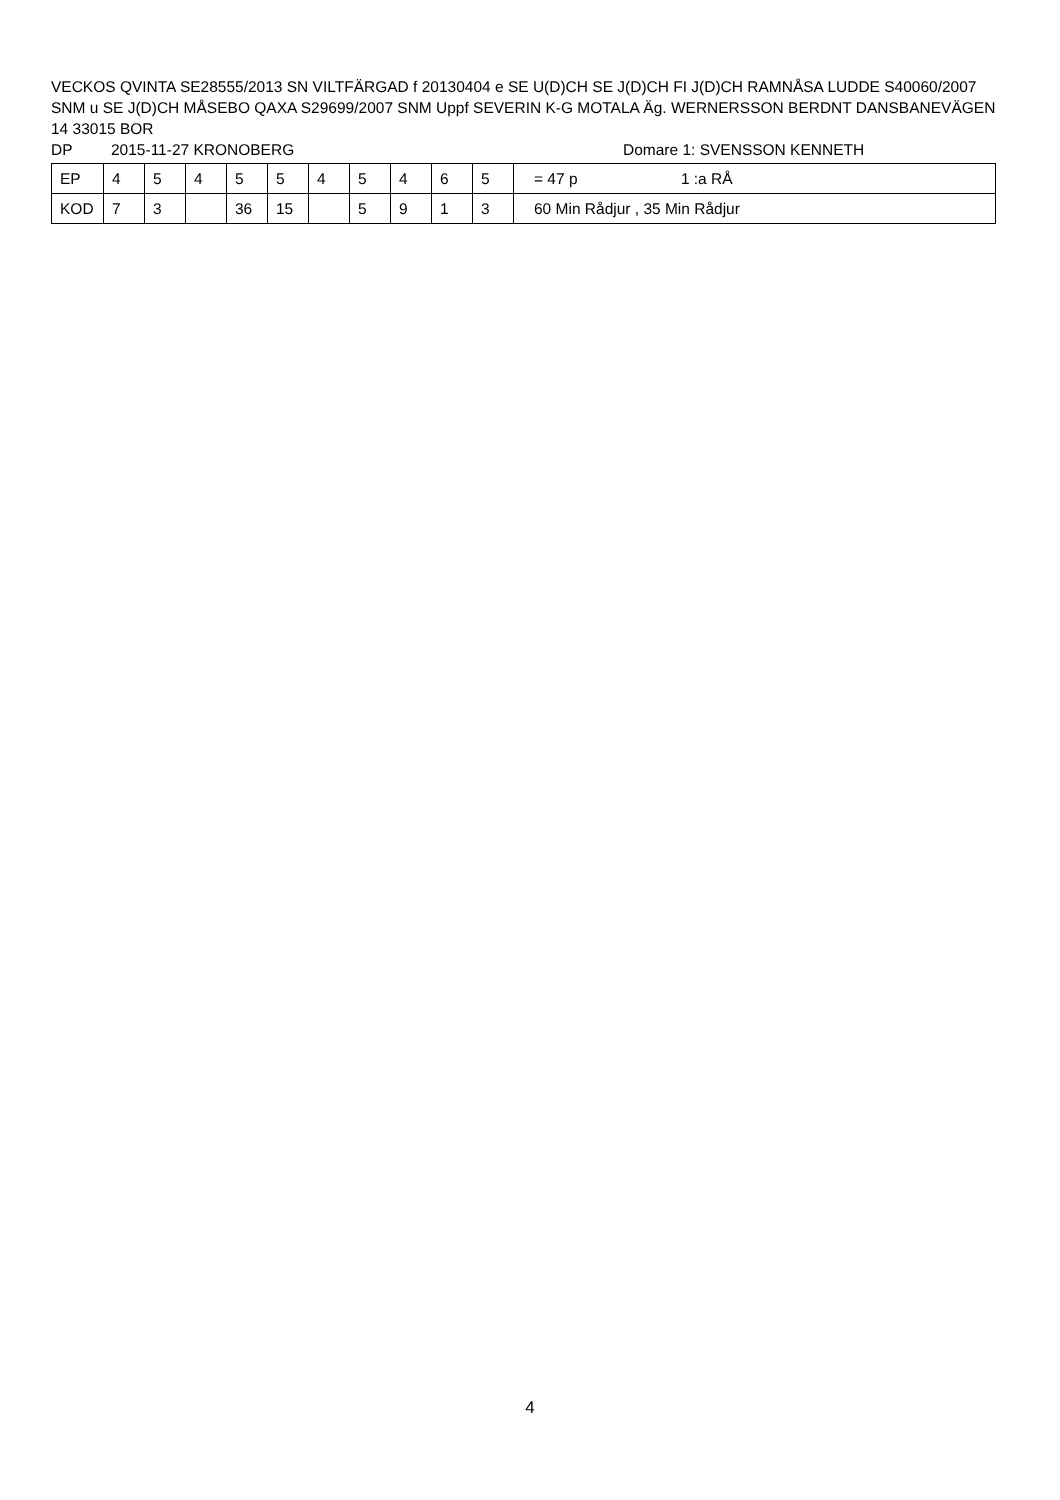VECKOS QVINTA SE28555/2013 SN VILTFÄRGAD f 20130404 e SE U(D)CH SE J(D)CH FI J(D)CH RAMNÅSA LUDDE S40060/2007 SNM u SE J(D)CH MÅSEBO QAXA S29699/2007 SNM Uppf SEVERIN K-G MOTALA Äg. WERNERSSON BERDNT DANSBANEVÄGEN 14 33015 BOR
DP 2015-11-27 KRONOBERG Domare 1: SVENSSON KENNETH
| EP | 4 | 5 | 4 | 5 | 5 | 4 | 5 | 4 | 6 | 5 | = 47 p 1 :a RÅ |
| KOD | 7 | 3 | | 36 | 15 | | 5 | 9 | 1 | 3 | 60 Min Rådjur , 35 Min Rådjur |
4